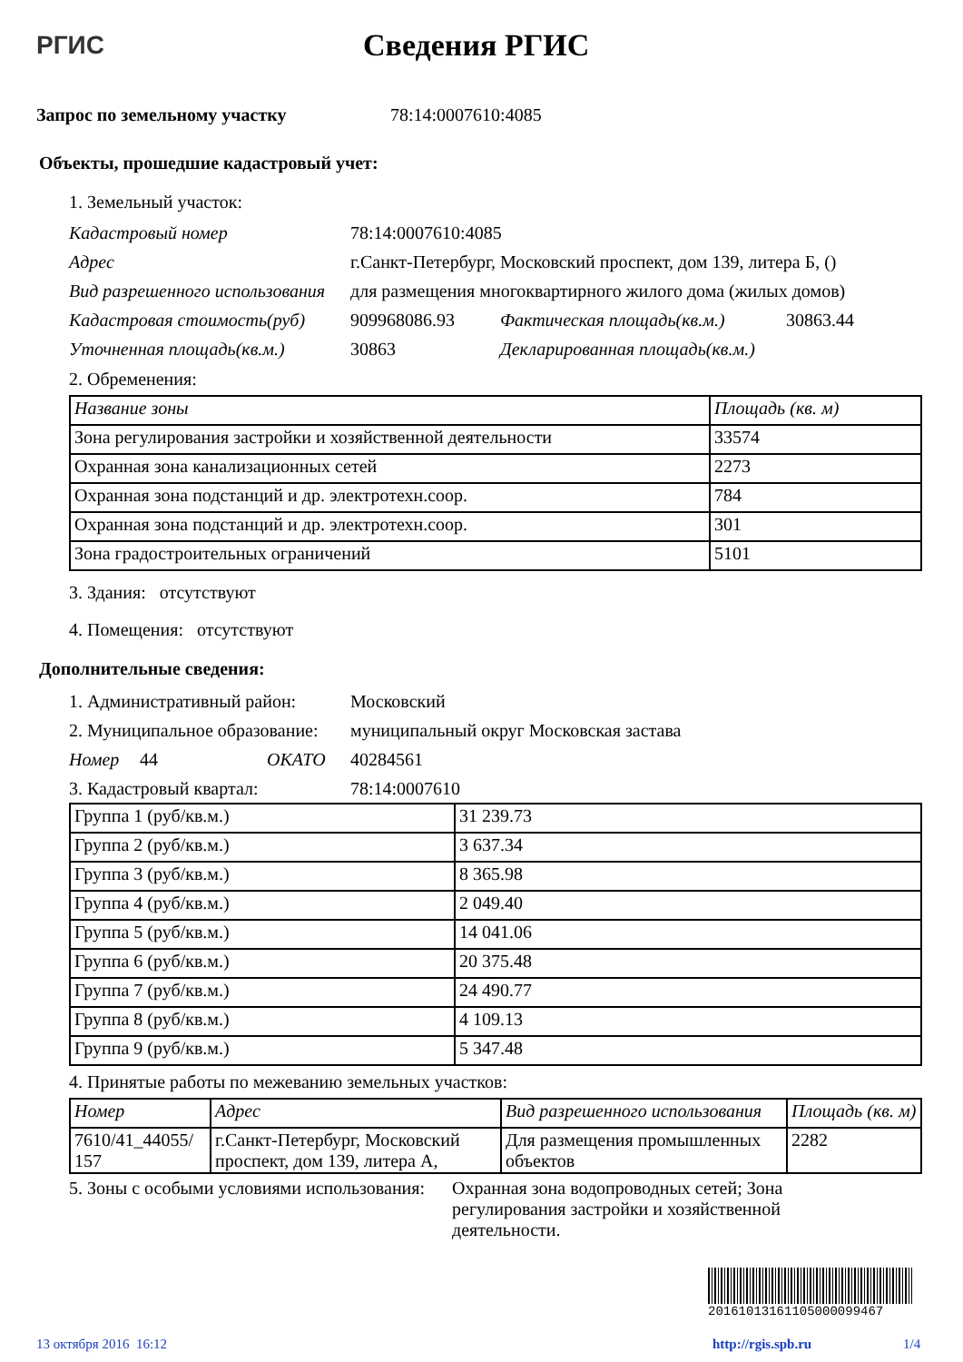РГИС
Сведения РГИС
Запрос по земельному участку 78:14:0007610:4085
Объекты, прошедшие кадастровый учет:
1. Земельный участок:
Кадастровый номер 78:14:0007610:4085
Адрес г.Санкт-Петербург, Московский проспект, дом 139, литера Б, ()
Вид разрешенного использования для размещения многоквартирного жилого дома (жилых домов)
Кадастровая стоимость(руб) 909968086.93 Фактическая площадь(кв.м.) 30863.44
Уточненная площадь(кв.м.) 30863 Декларированная площадь(кв.м.)
2. Обременения:
| Название зоны | Площадь (кв. м) |
| --- | --- |
| Зона регулирования застройки и хозяйственной деятельности | 33574 |
| Охранная зона канализационных сетей | 2273 |
| Охранная зона подстанций и др. электротехн.соор. | 784 |
| Охранная зона подстанций и др. электротехн.соор. | 301 |
| Зона градостроительных ограничений | 5101 |
3. Здания: отсутствуют
4. Помещения: отсутствуют
Дополнительные сведения:
1. Административный район: Московский
2. Муниципальное образование: муниципальный округ Московская застава
Номер 44 ОКАТО 40284561
3. Кадастровый квартал: 78:14:0007610
| Группа 1 (руб/кв.м.) | 31 239.73 |
| Группа 2 (руб/кв.м.) | 3 637.34 |
| Группа 3 (руб/кв.м.) | 8 365.98 |
| Группа 4 (руб/кв.м.) | 2 049.40 |
| Группа 5 (руб/кв.м.) | 14 041.06 |
| Группа 6 (руб/кв.м.) | 20 375.48 |
| Группа 7 (руб/кв.м.) | 24 490.77 |
| Группа 8 (руб/кв.м.) | 4 109.13 |
| Группа 9 (руб/кв.м.) | 5 347.48 |
4. Принятые работы по межеванию земельных участков:
| Номер | Адрес | Вид разрешенного использования | Площадь (кв. м) |
| --- | --- | --- | --- |
| 7610/41_44055/ 157 | г.Санкт-Петербург, Московский проспект, дом 139, литера А, | Для размещения промышленных объектов | 2282 |
5. Зоны с особыми условиями использования: Охранная зона водопроводных сетей; Зона регулирования застройки и хозяйственной деятельности.
20161013161105000099467
13 октября 2016 16:12 http://rgis.spb.ru 1/4